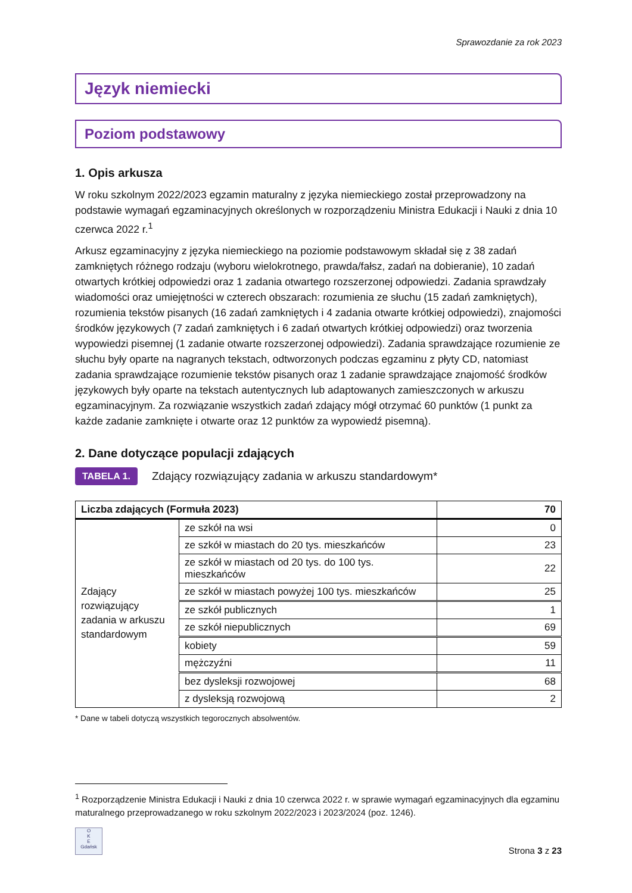Sprawozdanie za rok 2023
Język niemiecki
Poziom podstawowy
1. Opis arkusza
W roku szkolnym 2022/2023 egzamin maturalny z języka niemieckiego został przeprowadzony na podstawie wymagań egzaminacyjnych określonych w rozporządzeniu Ministra Edukacji i Nauki z dnia 10 czerwca 2022 r.<sup>1</sup>
Arkusz egzaminacyjny z języka niemieckiego na poziomie podstawowym składał się z 38 zadań zamkniętych różnego rodzaju (wyboru wielokrotnego, prawda/fałsz, zadań na dobieranie), 10 zadań otwartych krótkiej odpowiedzi oraz 1 zadania otwartego rozszerzonej odpowiedzi. Zadania sprawdzały wiadomości oraz umiejętności w czterech obszarach: rozumienia ze słuchu (15 zadań zamkniętych), rozumienia tekstów pisanych (16 zadań zamkniętych i 4 zadania otwarte krótkiej odpowiedzi), znajomości środków językowych (7 zadań zamkniętych i 6 zadań otwartych krótkiej odpowiedzi) oraz tworzenia wypowiedzi pisemnej (1 zadanie otwarte rozszerzonej odpowiedzi). Zadania sprawdzające rozumienie ze słuchu były oparte na nagranych tekstach, odtworzonych podczas egzaminu z płyty CD, natomiast zadania sprawdzające rozumienie tekstów pisanych oraz 1 zadanie sprawdzające znajomość środków językowych były oparte na tekstach autentycznych lub adaptowanych zamieszczonych w arkuszu egzaminacyjnym. Za rozwiązanie wszystkich zadań zdający mógł otrzymać 60 punktów (1 punkt za każde zadanie zamknięte i otwarte oraz 12 punktów za wypowiedź pisemną).
2. Dane dotyczące populacji zdających
TABELA 1. Zdający rozwiązujący zadania w arkuszu standardowym*
| Liczba zdających (Formuła 2023) | | 70 |
| Zdający rozwiązujący zadania w arkuszu standardowym | ze szkół na wsi | 0 |
| | ze szkół w miastach do 20 tys. mieszkańców | 23 |
| | ze szkół w miastach od 20 tys. do 100 tys. mieszkańców | 22 |
| | ze szkół w miastach powyżej 100 tys. mieszkańców | 25 |
| | ze szkół publicznych | 1 |
| | ze szkół niepublicznych | 69 |
| | kobiety | 59 |
| | mężczyźni | 11 |
| | bez dysleksji rozwojowej | 68 |
| | z dysleksją rozwojową | 2 |
* Dane w tabeli dotyczą wszystkich tegorocznych absolwentów.
<sup>1</sup> Rozporządzenie Ministra Edukacji i Nauki z dnia 10 czerwca 2022 r. w sprawie wymagań egzaminacyjnych dla egzaminu maturalnego przeprowadzanego w roku szkolnym 2022/2023 i 2023/2024 (poz. 1246).
O
K
E
Gdańsk
Strona 3 z 23